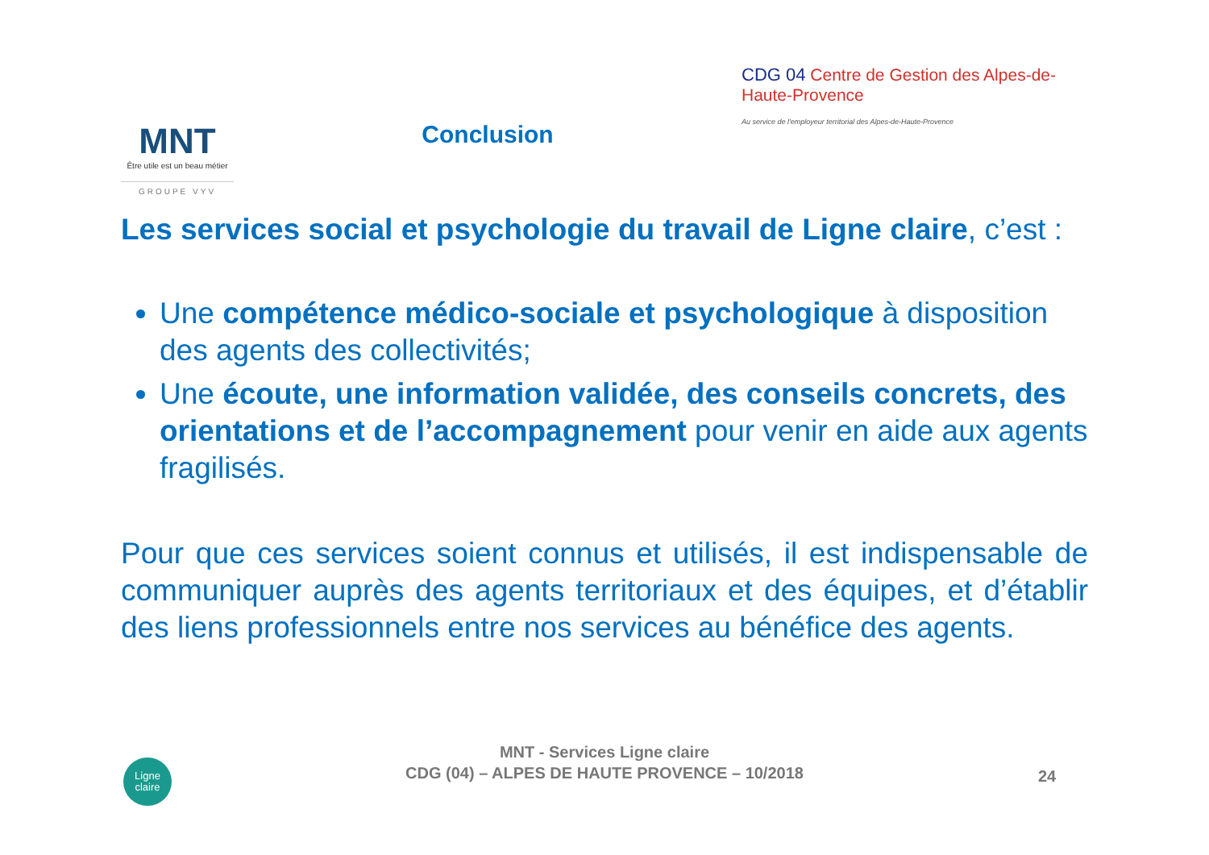MNT
Être utile est un beau métier
GROUPE VYV
Conclusion
CDG 04 Centre de Gestion des Alpes-de-Haute-Provence
Au service de l'employeur territorial des Alpes-de-Haute-Provence
Les services social et psychologie du travail de Ligne claire, c’est :
Une compétence médico-sociale et psychologique à disposition des agents des collectivités;
Une écoute, une information validée, des conseils concrets, des orientations et de l’accompagnement pour venir en aide aux agents fragilisés.
Pour que ces services soient connus et utilisés, il est indispensable de communiquer auprès des agents territoriaux et des équipes, et d’établir des liens professionnels entre nos services au bénéfice des agents.
Ligne
claire
MNT - Services Ligne claire
CDG (04) – ALPES DE HAUTE PROVENCE – 10/2018
24